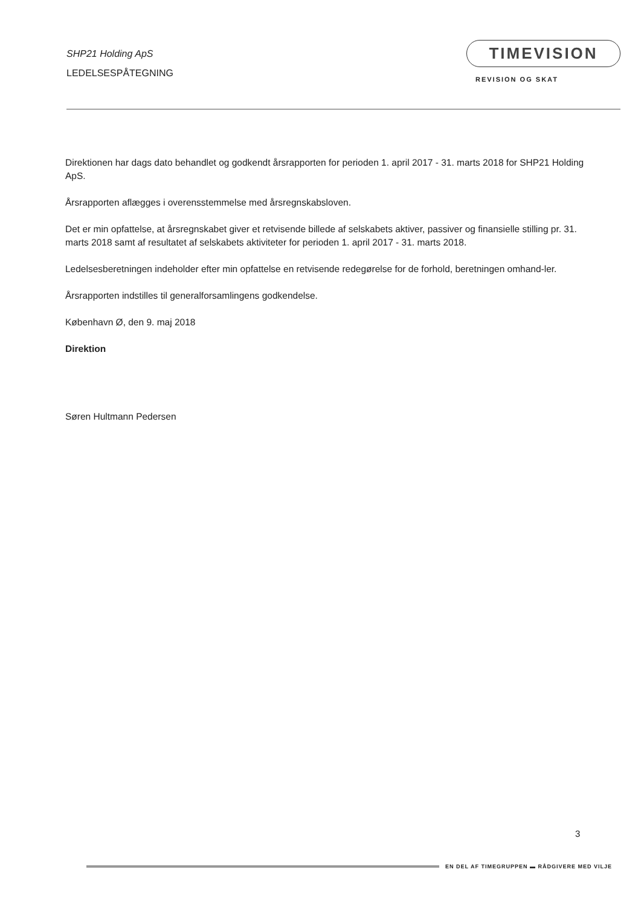SHP21 Holding ApS
LEDELSESPÅTEGNING
TIMEVISION
REVISION OG SKAT
Direktionen har dags dato behandlet og godkendt årsrapporten for perioden 1. april 2017 - 31. marts 2018 for SHP21 Holding ApS.
Årsrapporten aflægges i overensstemmelse med årsregnskabsloven.
Det er min opfattelse, at årsregnskabet giver et retvisende billede af selskabets aktiver, passiver og finansielle stilling pr. 31. marts 2018 samt af resultatet af selskabets aktiviteter for perioden 1. april 2017 - 31. marts 2018.
Ledelsesberetningen indeholder efter min opfattelse en retvisende redegørelse for de forhold, beretningen omhand-ler.
Årsrapporten indstilles til generalforsamlingens godkendelse.
København Ø, den 9. maj 2018
Direktion
Søren Hultmann Pedersen
3
EN DEL AF TIMEGRUPPEN ▬ RÅDGIVERE MED VILJE